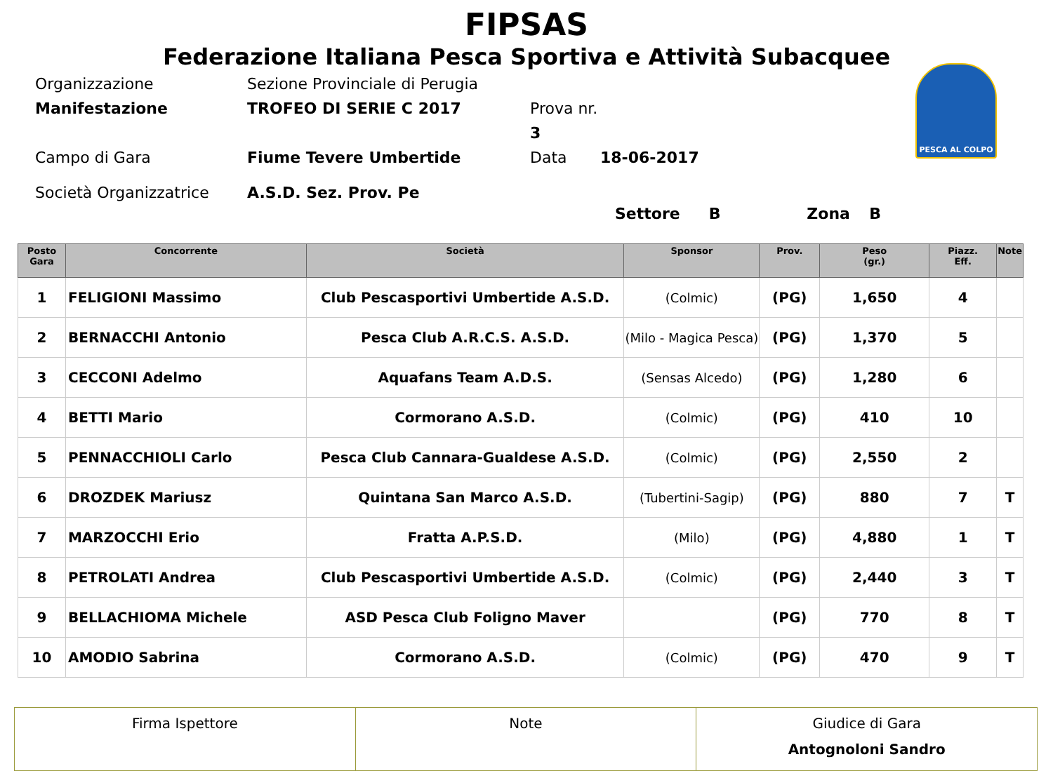FIPSAS
Federazione Italiana Pesca Sportiva e Attività Subacquee
PESCA AL COLPO
Organizzazione
Sezione Provinciale di Perugia
Manifestazione
TROFEO DI SERIE C 2017
Prova nr. 3
Campo di Gara
Fiume Tevere Umbertide
Data
18-06-2017
Società Organizzatrice
A.S.D. Sez. Prov. Pe
Settore B Zona B
| Posto Gara | Concorrente | Società | Sponsor | Prov. | Peso (gr.) | Piazz. Eff. | Note |
| --- | --- | --- | --- | --- | --- | --- | --- |
| 1 | FELIGIONI Massimo | Club Pescasportivi Umbertide A.S.D. | (Colmic) | (PG) | 1,650 | 4 | |
| 2 | BERNACCHI Antonio | Pesca Club A.R.C.S. A.S.D. | (Milo - Magica Pesca) | (PG) | 1,370 | 5 | |
| 3 | CECCONI Adelmo | Aquafans Team A.D.S. | (Sensas Alcedo) | (PG) | 1,280 | 6 | |
| 4 | BETTI Mario | Cormorano A.S.D. | (Colmic) | (PG) | 410 | 10 | |
| 5 | PENNACCHIOLI Carlo | Pesca Club Cannara-Gualdese A.S.D. | (Colmic) | (PG) | 2,550 | 2 | |
| 6 | DROZDEK Mariusz | Quintana San Marco A.S.D. | (Tubertini-Sagip) | (PG) | 880 | 7 | T |
| 7 | MARZOCCHI Erio | Fratta A.P.S.D. | (Milo) | (PG) | 4,880 | 1 | T |
| 8 | PETROLATI Andrea | Club Pescasportivi Umbertide A.S.D. | (Colmic) | (PG) | 2,440 | 3 | T |
| 9 | BELLACHIOMA Michele | ASD Pesca Club Foligno Maver | | (PG) | 770 | 8 | T |
| 10 | AMODIO Sabrina | Cormorano A.S.D. | (Colmic) | (PG) | 470 | 9 | T |
| Firma Ispettore | Note | Giudice di Gara Antognoloni Sandro |